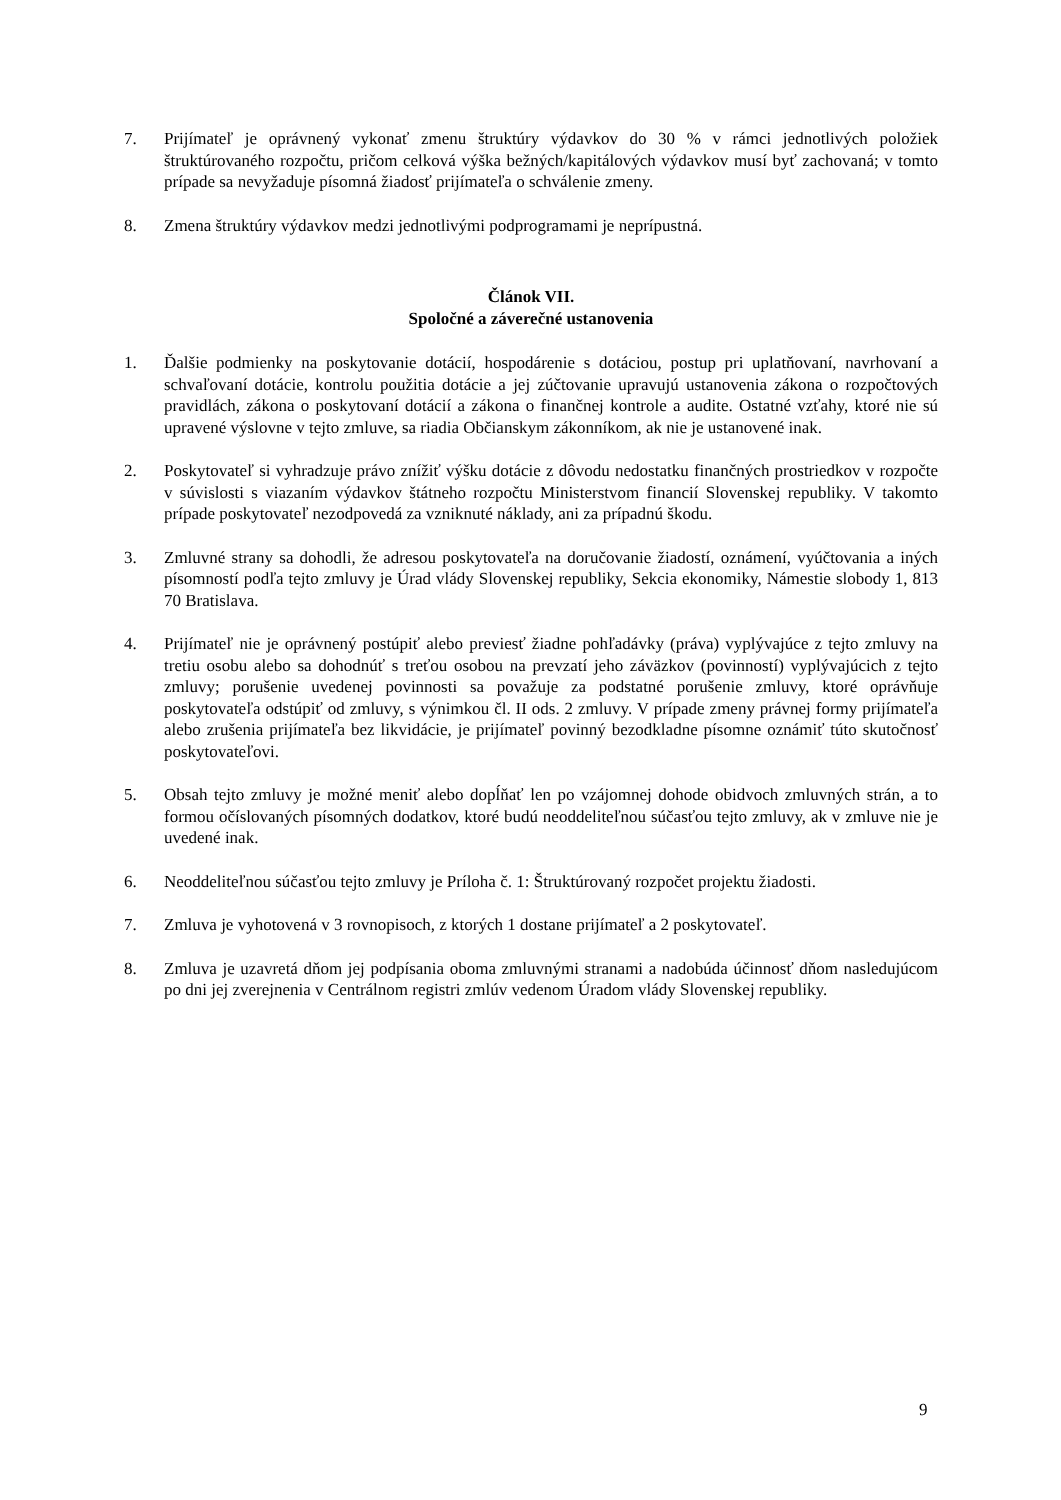7. Prijímateľ je oprávnený vykonať zmenu štruktúry výdavkov do 30 % v rámci jednotlivých položiek štruktúrovaného rozpočtu, pričom celková výška bežných/kapitálových výdavkov musí byť zachovaná; v tomto prípade sa nevyžaduje písomná žiadosť prijímateľa o schválenie zmeny.
8. Zmena štruktúry výdavkov medzi jednotlivými podprogramami je neprípustná.
Článok VII.
Spoločné a záverečné ustanovenia
1. Ďalšie podmienky na poskytovanie dotácií, hospodárenie s dotáciou, postup pri uplatňovaní, navrhovaní a schvaľovaní dotácie, kontrolu použitia dotácie a jej zúčtovanie upravujú ustanovenia zákona o rozpočtových pravidlách, zákona o poskytovaní dotácií a zákona o finančnej kontrole a audite. Ostatné vzťahy, ktoré nie sú upravené výslovne v tejto zmluve, sa riadia Občianskym zákonníkom, ak nie je ustanovené inak.
2. Poskytovateľ si vyhradzuje právo znížiť výšku dotácie z dôvodu nedostatku finančných prostriedkov v rozpočte v súvislosti s viazaním výdavkov štátneho rozpočtu Ministerstvom financií Slovenskej republiky. V takomto prípade poskytovateľ nezodpovedá za vzniknuté náklady, ani za prípadnú škodu.
3. Zmluvné strany sa dohodli, že adresou poskytovateľa na doručovanie žiadostí, oznámení, vyúčtovania a iných písomností podľa tejto zmluvy je Úrad vlády Slovenskej republiky, Sekcia ekonomiky, Námestie slobody 1, 813 70 Bratislava.
4. Prijímateľ nie je oprávnený postúpiť alebo previesť žiadne pohľadávky (práva) vyplývajúce z tejto zmluvy na tretiu osobu alebo sa dohodnúť s treťou osobou na prevzatí jeho záväzkov (povinností) vyplývajúcich z tejto zmluvy; porušenie uvedenej povinnosti sa považuje za podstatné porušenie zmluvy, ktoré oprávňuje poskytovateľa odstúpiť od zmluvy, s výnimkou čl. II ods. 2 zmluvy. V prípade zmeny právnej formy prijímateľa alebo zrušenia prijímateľa bez likvidácie, je prijímateľ povinný bezodkladne písomne oznámiť túto skutočnosť poskytovateľovi.
5. Obsah tejto zmluvy je možné meniť alebo dopĺňať len po vzájomnej dohode obidvoch zmluvných strán, a to formou očíslovaných písomných dodatkov, ktoré budú neoddeliteľnou súčasťou tejto zmluvy, ak v zmluve nie je uvedené inak.
6. Neoddeliteľnou súčasťou tejto zmluvy je Príloha č. 1: Štruktúrovaný rozpočet projektu žiadosti.
7. Zmluva je vyhotovená v 3 rovnopisoch, z ktorých 1 dostane prijímateľ a 2 poskytovateľ.
8. Zmluva je uzavretá dňom jej podpísania oboma zmluvnými stranami a nadobúda účinnosť dňom nasledujúcom po dni jej zverejnenia v Centrálnom registri zmlúv vedenom Úradom vlády Slovenskej republiky.
9